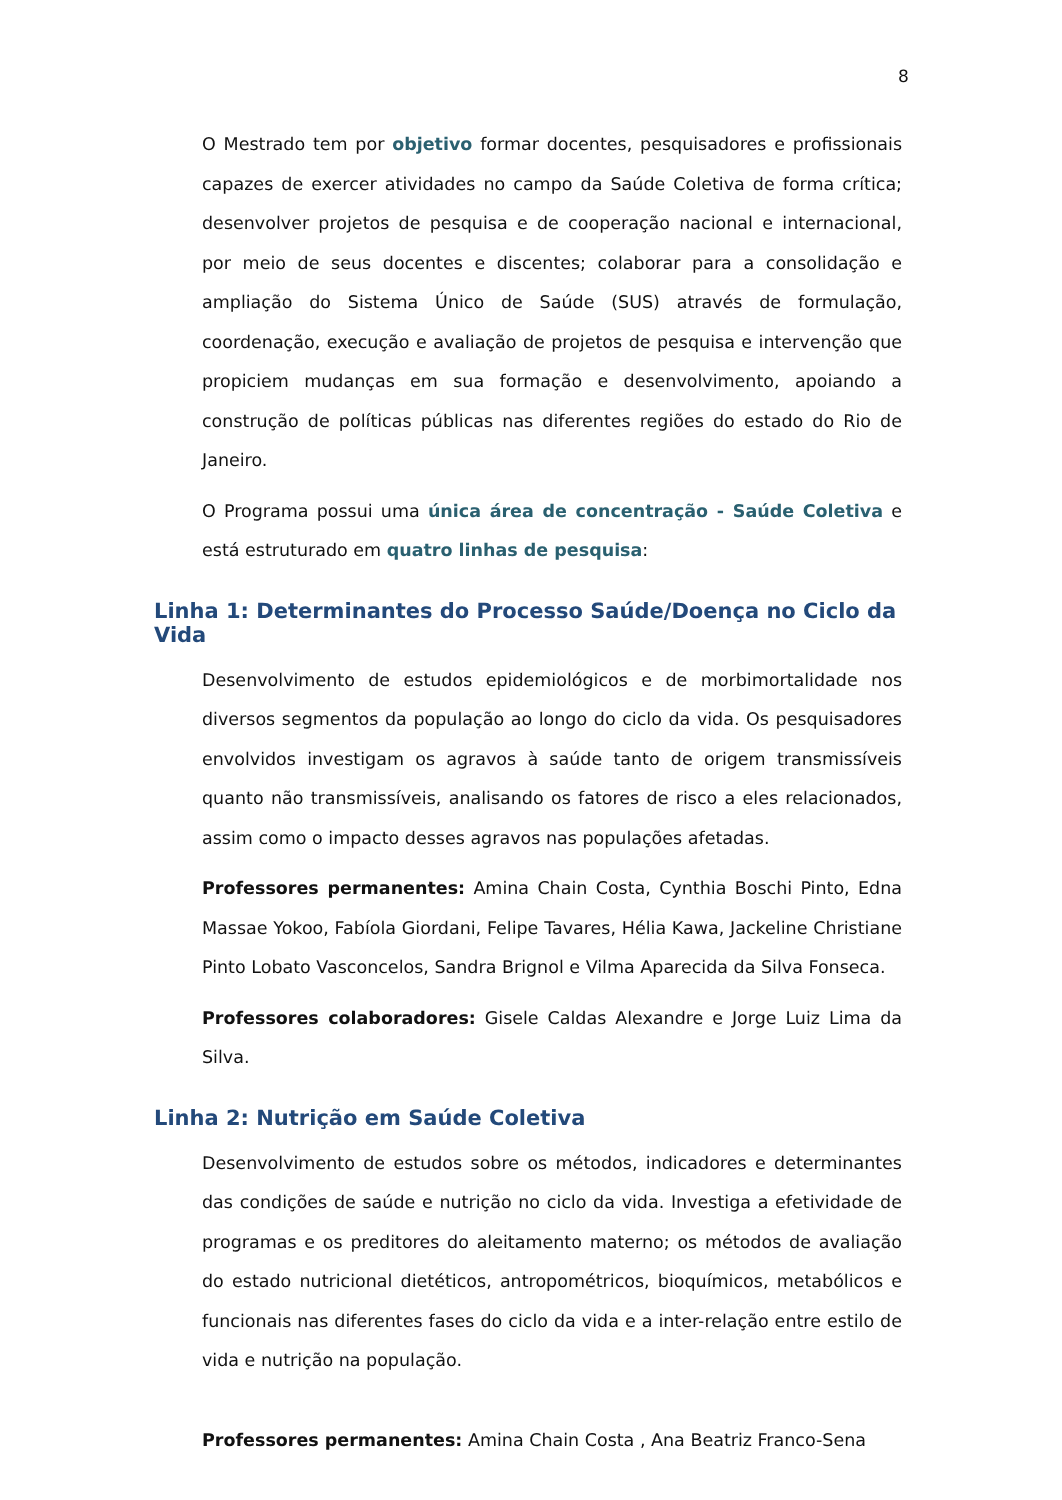8
O Mestrado tem por objetivo formar docentes, pesquisadores e profissionais capazes de exercer atividades no campo da Saúde Coletiva de forma crítica; desenvolver projetos de pesquisa e de cooperação nacional e internacional, por meio de seus docentes e discentes; colaborar para a consolidação e ampliação do Sistema Único de Saúde (SUS) através de formulação, coordenação, execução e avaliação de projetos de pesquisa e intervenção que propiciem mudanças em sua formação e desenvolvimento, apoiando a construção de políticas públicas nas diferentes regiões do estado do Rio de Janeiro.
O Programa possui uma única área de concentração - Saúde Coletiva e está estruturado em quatro linhas de pesquisa:
Linha 1: Determinantes do Processo Saúde/Doença no Ciclo da Vida
Desenvolvimento de estudos epidemiológicos e de morbimortalidade nos diversos segmentos da população ao longo do ciclo da vida. Os pesquisadores envolvidos investigam os agravos à saúde tanto de origem transmissíveis quanto não transmissíveis, analisando os fatores de risco a eles relacionados, assim como o impacto desses agravos nas populações afetadas.
Professores permanentes: Amina Chain Costa, Cynthia Boschi Pinto, Edna Massae Yokoo, Fabíola Giordani, Felipe Tavares, Hélia Kawa, Jackeline Christiane Pinto Lobato Vasconcelos, Sandra Brignol e Vilma Aparecida da Silva Fonseca.
Professores colaboradores: Gisele Caldas Alexandre e Jorge Luiz Lima da Silva.
Linha 2: Nutrição em Saúde Coletiva
Desenvolvimento de estudos sobre os métodos, indicadores e determinantes das condições de saúde e nutrição no ciclo da vida. Investiga a efetividade de programas e os preditores do aleitamento materno; os métodos de avaliação do estado nutricional dietéticos, antropométricos, bioquímicos, metabólicos e funcionais nas diferentes fases do ciclo da vida e a inter-relação entre estilo de vida e nutrição na população.
Professores permanentes: Amina Chain Costa , Ana Beatriz Franco-Sena